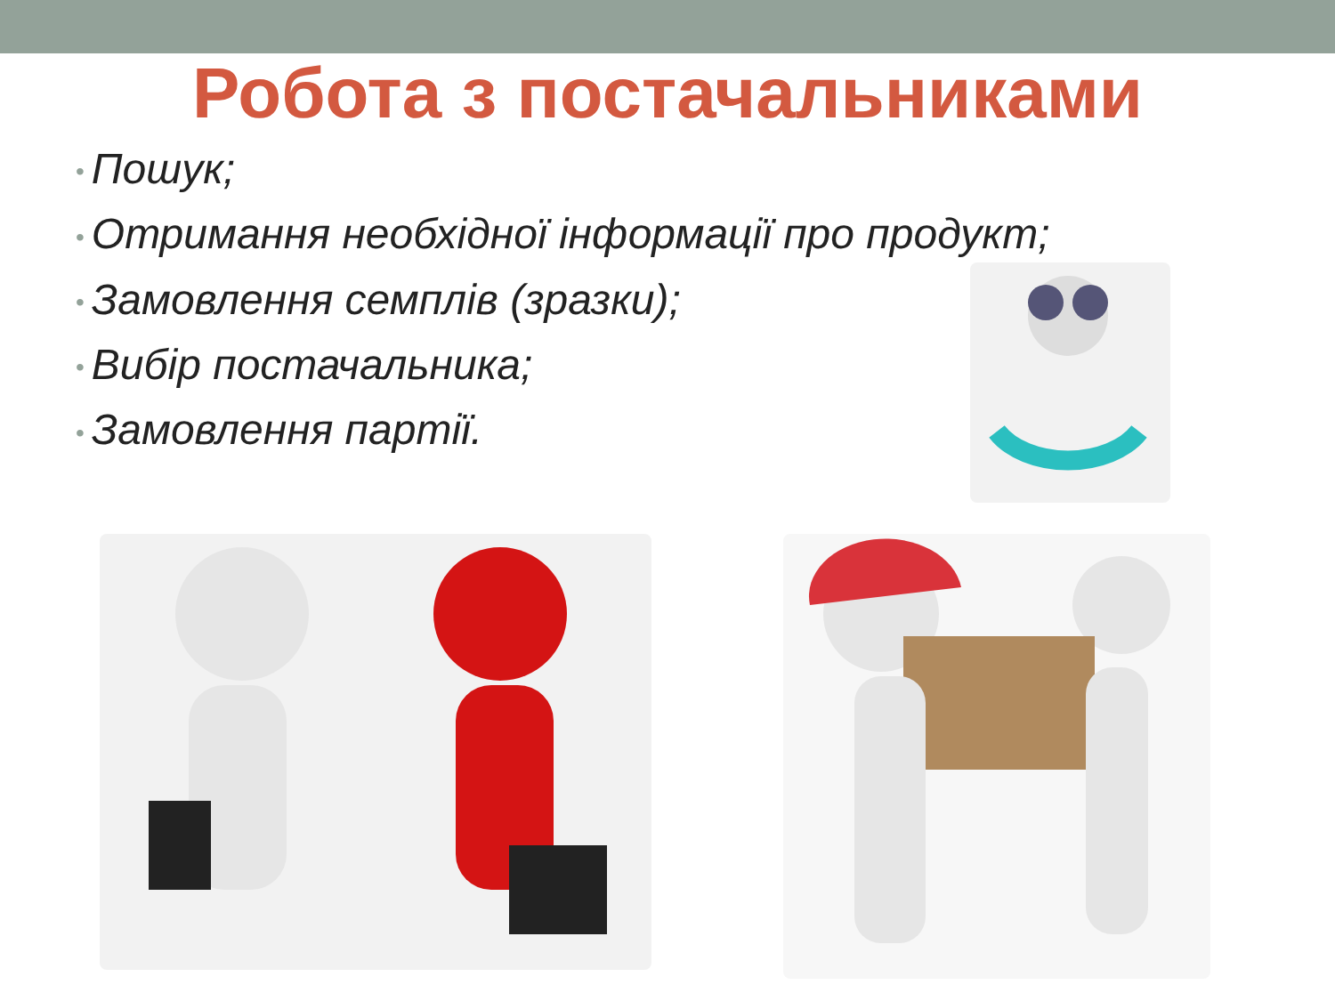Робота з постачальниками
• Пошук;
• Отримання необхідної інформації про продукт;
• Замовлення семплів (зразки);
• Вибір постачальника;
• Замовлення партії.